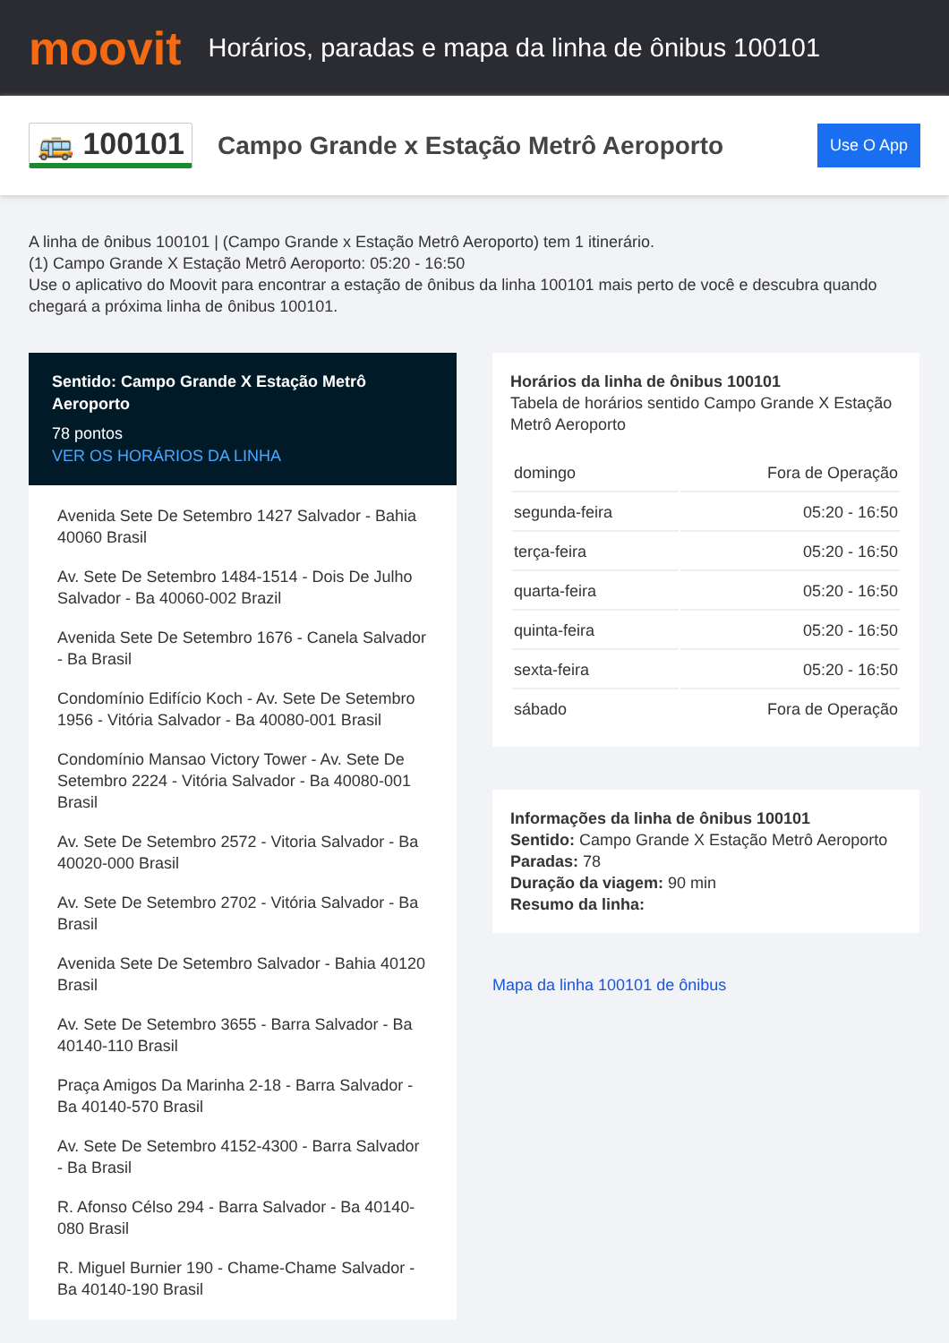moovit
Horários, paradas e mapa da linha de ônibus 100101
🚌 100101
Campo Grande x Estação Metrô Aeroporto
Use O App
A linha de ônibus 100101 | (Campo Grande x Estação Metrô Aeroporto) tem 1 itinerário.
(1) Campo Grande X Estação Metrô Aeroporto: 05:20 - 16:50
Use o aplicativo do Moovit para encontrar a estação de ônibus da linha 100101 mais perto de você e descubra quando chegará a próxima linha de ônibus 100101.
Sentido: Campo Grande X Estação Metrô Aeroporto
78 pontos
VER OS HORÁRIOS DA LINHA
Avenida Sete De Setembro 1427 Salvador - Bahia 40060 Brasil
Av. Sete De Setembro 1484-1514 - Dois De Julho Salvador - Ba 40060-002 Brazil
Avenida Sete De Setembro 1676 - Canela Salvador - Ba Brasil
Condomínio Edifício Koch - Av. Sete De Setembro 1956 - Vitória Salvador - Ba 40080-001 Brasil
Condomínio Mansao Victory Tower - Av. Sete De Setembro 2224 - Vitória Salvador - Ba 40080-001 Brasil
Av. Sete De Setembro 2572 - Vitoria Salvador - Ba 40020-000 Brasil
Av. Sete De Setembro 2702 - Vitória Salvador - Ba Brasil
Avenida Sete De Setembro Salvador - Bahia 40120 Brasil
Av. Sete De Setembro 3655 - Barra Salvador - Ba 40140-110 Brasil
Praça Amigos Da Marinha 2-18 - Barra Salvador - Ba 40140-570 Brasil
Av. Sete De Setembro 4152-4300 - Barra Salvador - Ba Brasil
R. Afonso Célso 294 - Barra Salvador - Ba 40140-080 Brasil
R. Miguel Burnier 190 - Chame-Chame Salvador - Ba 40140-190 Brasil
Horários da linha de ônibus 100101
Tabela de horários sentido Campo Grande X Estação Metrô Aeroporto
| domingo | Fora de Operação |
| segunda-feira | 05:20 - 16:50 |
| terça-feira | 05:20 - 16:50 |
| quarta-feira | 05:20 - 16:50 |
| quinta-feira | 05:20 - 16:50 |
| sexta-feira | 05:20 - 16:50 |
| sábado | Fora de Operação |
Informações da linha de ônibus 100101
Sentido: Campo Grande X Estação Metrô Aeroporto
Paradas: 78
Duração da viagem: 90 min
Resumo da linha:
Mapa da linha 100101 de ônibus